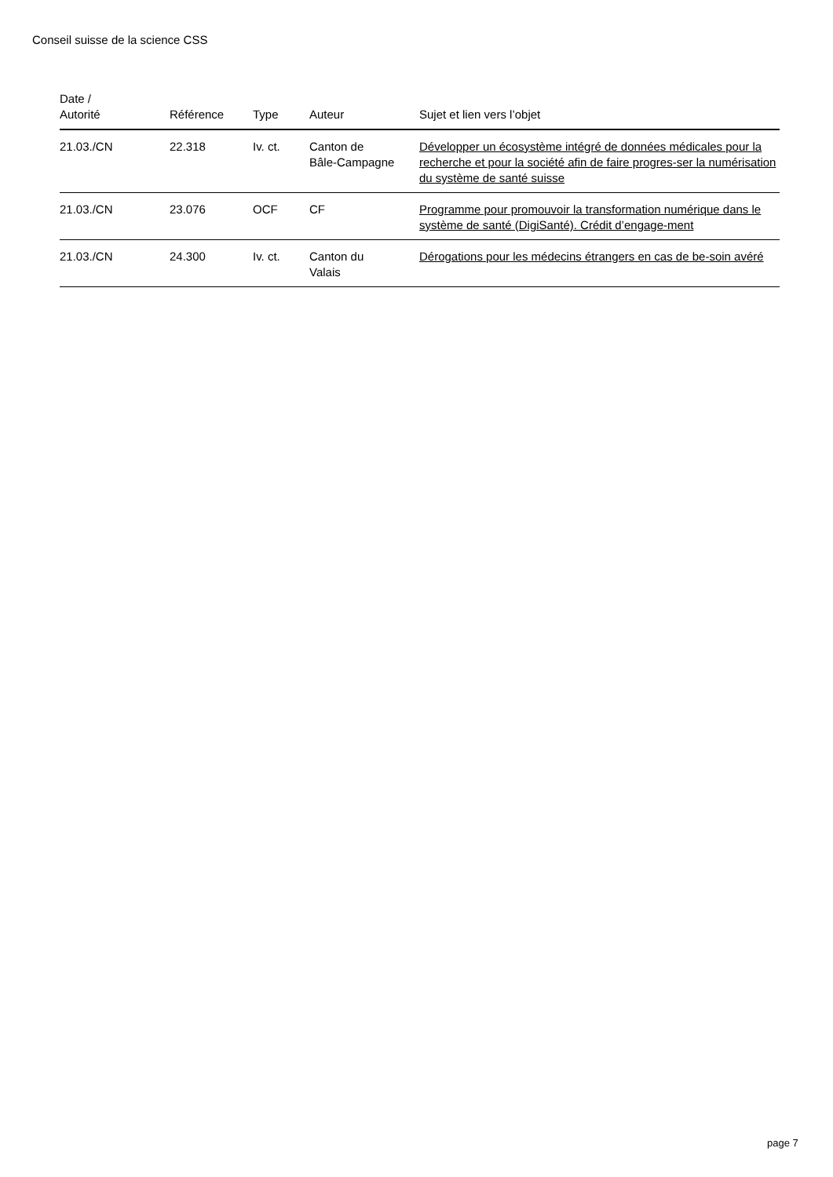Conseil suisse de la science CSS
| Date / Autorité | Référence | Type | Auteur | Sujet et lien vers l’objet |
| --- | --- | --- | --- | --- |
| 21.03./CN | 22.318 | Iv. ct. | Canton de Bâle-Campagne | Développer un écosystème intégré de données médicales pour la recherche et pour la société afin de faire progres-ser la numérisation du système de santé suisse |
| 21.03./CN | 23.076 | OCF | CF | Programme pour promouvoir la transformation numérique dans le système de santé (DigiSanté). Crédit d’engage-ment |
| 21.03./CN | 24.300 | Iv. ct. | Canton du Valais | Dérogations pour les médecins étrangers en cas de be-soin avéré |
page 7